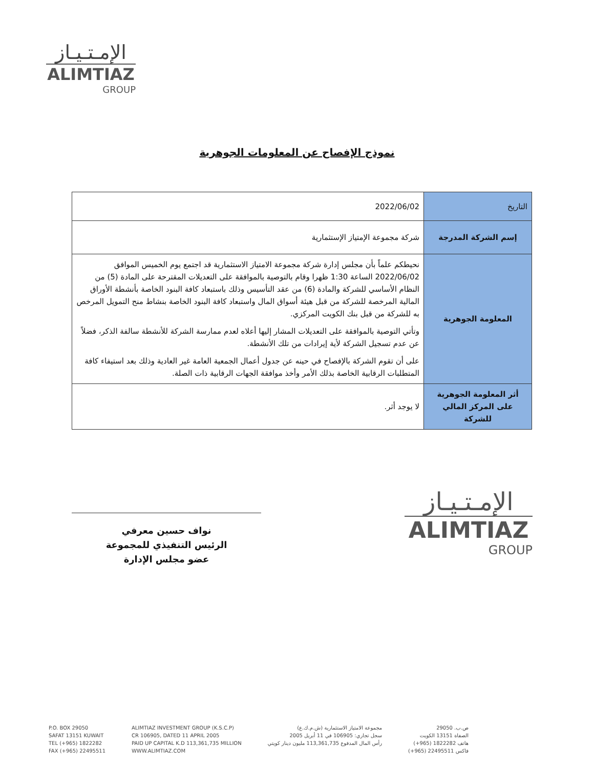الإمـتـيـاز
ALIMTIAZ
GROUP
نموذج الإفصاح عن المعلومات الجوهرية
| التاريخ | 2022/06/02 |
| إسم الشركة المدرجة | شركة مجموعة الإمتياز الإستثمارية |
| المعلومة الجوهرية | نحيطكم علماً بأن مجلس إدارة شركة مجموعة الامتياز الاستثمارية قد اجتمع يوم الخميس الموافق 2022/06/02 الساعة 1:30 ظهرا وقام بالتوصية بالموافقة على التعديلات المقترحة على المادة (5) من النظام الأساسي للشركة والمادة (6) من عقد التأسيس وذلك باستبعاد كافة البنود الخاصة بأنشطة الأوراق المالية المرخصة للشركة من قبل هيئة أسواق المال واستبعاد كافة البنود الخاصة بنشاط منح التمويل المرخص به للشركة من قبل بنك الكويت المركزي. وتأتي التوصية بالموافقة على التعديلات المشار إليها أعلاه لعدم ممارسة الشركة للأنشطة سالفة الذكر، فضلاً عن عدم تسجيل الشركة لأية إيرادات من تلك الأنشطة. على أن تقوم الشركة بالإفصاح في حينه عن جدول أعمال الجمعية العامة غير العادية وذلك بعد استيفاء كافة المتطلبات الرقابية الخاصة بذلك الأمر وأخذ موافقة الجهات الرقابية ذات الصلة. |
| أثر المعلومة الجوهرية على المركز المالي للشركة | لا يوجد أثر. |
نواف حسين معرفي
الرئيس التنفيذي للمجموعة
عضو مجلس الإدارة
الإمـتـيـاز
ALIMTIAZ
GROUP
P.O. BOX 29050
SAFAT 13151 KUWAIT
TEL (+965) 1822282
FAX (+965) 22495511
ALIMTIAZ INVESTMENT GROUP (K.S.C.P)
CR 106905, DATED 11 APRIL 2005
PAID UP CAPITAL K.D 113,361,735 MILLION
WWW.ALIMTIAZ.COM
مجموعة الامتياز الاستثمارية (ش.م.ك.ع)
سجل تجاري: 106905 في 11 أبريل 2005
رأس المال المدفوع 113,361,735 مليون دينار كويتي
ص.ب. 29050
الصفاة 13151 الكويت
هاتف 1822282 (965+)
فاكس 22495511 (965+)